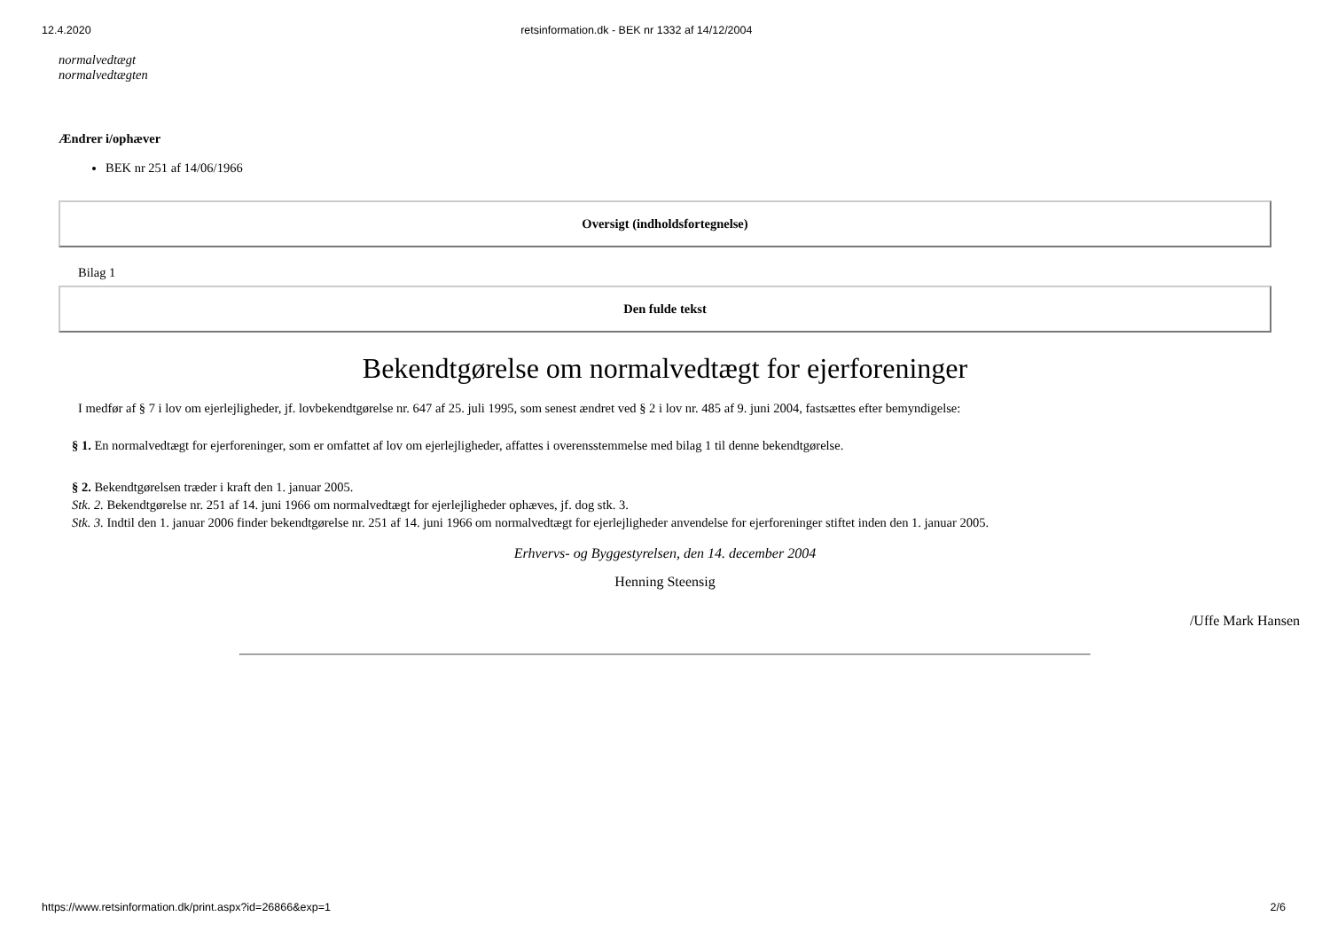12.4.2020 retsinformation.dk - BEK nr 1332 af 14/12/2004
normalvedtægt
normalvedtægten
Ændrer i/ophæver
BEK nr 251 af 14/06/1966
Oversigt (indholdsfortegnelse)
Bilag 1
Den fulde tekst
Bekendtgørelse om normalvedtægt for ejerforeninger
I medfør af § 7 i lov om ejerlejligheder, jf. lovbekendtgørelse nr. 647 af 25. juli 1995, som senest ændret ved § 2 i lov nr. 485 af 9. juni 2004, fastsættes efter bemyndigelse:
§ 1. En normalvedtægt for ejerforeninger, som er omfattet af lov om ejerlejligheder, affattes i overensstemmelse med bilag 1 til denne bekendtgørelse.
§ 2. Bekendtgørelsen træder i kraft den 1. januar 2005.
Stk. 2. Bekendtgørelse nr. 251 af 14. juni 1966 om normalvedtægt for ejerlejligheder ophæves, jf. dog stk. 3.
Stk. 3. Indtil den 1. januar 2006 finder bekendtgørelse nr. 251 af 14. juni 1966 om normalvedtægt for ejerlejligheder anvendelse for ejerforeninger stiftet inden den 1. januar 2005.
Erhvervs- og Byggestyrelsen, den 14. december 2004
Henning Steensig
/Uffe Mark Hansen
https://www.retsinformation.dk/print.aspx?id=26866&exp=1 2/6